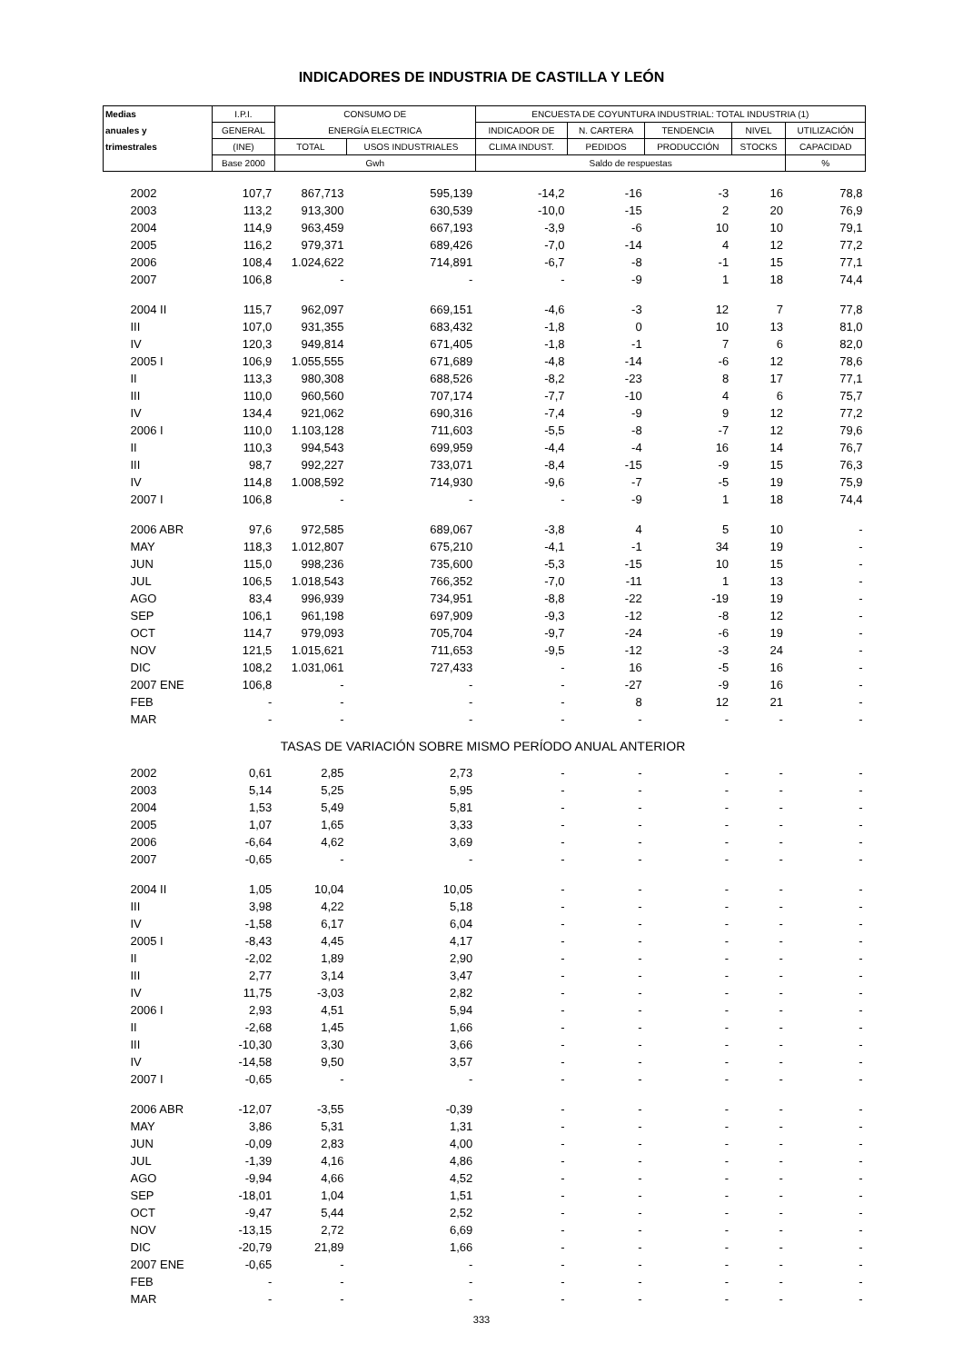INDICADORES DE INDUSTRIA DE CASTILLA Y LEÓN
| Medias | I.P.I. | CONSUMO DE | | ENCUESTA DE COYUNTURA INDUSTRIAL: TOTAL INDUSTRIA (1) | | | | |
| --- | --- | --- | --- | --- | --- | --- | --- | --- |
| anuales y | GENERAL | ENERGÍA ELECTRICA | | INDICADOR DE | N. CARTERA | TENDENCIA | NIVEL | UTILIZACIÓN |
| trimestrales | (INE) | TOTAL | USOS INDUSTRIALES | CLIMA INDUST. | PEDIDOS | PRODUCCIÓN | STOCKS | CAPACIDAD |
| | Base 2000 | Gwh | | Saldo de respuestas | | | | % |
| 2002 | 107,7 | 867,713 | 595,139 | -14,2 | -16 | -3 | 16 | 78,8 |
| 2003 | 113,2 | 913,300 | 630,539 | -10,0 | -15 | 2 | 20 | 76,9 |
| 2004 | 114,9 | 963,459 | 667,193 | -3,9 | -6 | 10 | 10 | 79,1 |
| 2005 | 116,2 | 979,371 | 689,426 | -7,0 | -14 | 4 | 12 | 77,2 |
| 2006 | 108,4 | 1.024,622 | 714,891 | -6,7 | -8 | -1 | 15 | 77,1 |
| 2007 | 106,8 | - | - | - | -9 | 1 | 18 | 74,4 |
| 2004 II | 115,7 | 962,097 | 669,151 | -4,6 | -3 | 12 | 7 | 77,8 |
| III | 107,0 | 931,355 | 683,432 | -1,8 | 0 | 10 | 13 | 81,0 |
| IV | 120,3 | 949,814 | 671,405 | -1,8 | -1 | 7 | 6 | 82,0 |
| 2005 I | 106,9 | 1.055,555 | 671,689 | -4,8 | -14 | -6 | 12 | 78,6 |
| II | 113,3 | 980,308 | 688,526 | -8,2 | -23 | 8 | 17 | 77,1 |
| III | 110,0 | 960,560 | 707,174 | -7,7 | -10 | 4 | 6 | 75,7 |
| IV | 134,4 | 921,062 | 690,316 | -7,4 | -9 | 9 | 12 | 77,2 |
| 2006 I | 110,0 | 1.103,128 | 711,603 | -5,5 | -8 | -7 | 12 | 79,6 |
| II | 110,3 | 994,543 | 699,959 | -4,4 | -4 | 16 | 14 | 76,7 |
| III | 98,7 | 992,227 | 733,071 | -8,4 | -15 | -9 | 15 | 76,3 |
| IV | 114,8 | 1.008,592 | 714,930 | -9,6 | -7 | -5 | 19 | 75,9 |
| 2007 I | 106,8 | - | - | - | -9 | 1 | 18 | 74,4 |
| 2006 ABR | 97,6 | 972,585 | 689,067 | -3,8 | 4 | 5 | 10 | - |
| MAY | 118,3 | 1.012,807 | 675,210 | -4,1 | -1 | 34 | 19 | - |
| JUN | 115,0 | 998,236 | 735,600 | -5,3 | -15 | 10 | 15 | - |
| JUL | 106,5 | 1.018,543 | 766,352 | -7,0 | -11 | 1 | 13 | - |
| AGO | 83,4 | 996,939 | 734,951 | -8,8 | -22 | -19 | 19 | - |
| SEP | 106,1 | 961,198 | 697,909 | -9,3 | -12 | -8 | 12 | - |
| OCT | 114,7 | 979,093 | 705,704 | -9,7 | -24 | -6 | 19 | - |
| NOV | 121,5 | 1.015,621 | 711,653 | -9,5 | -12 | -3 | 24 | - |
| DIC | 108,2 | 1.031,061 | 727,433 | - | 16 | -5 | 16 | - |
| 2007 ENE | 106,8 | - | - | - | -27 | -9 | 16 | - |
| FEB | - | - | - | - | 8 | 12 | 21 | - |
| MAR | - | - | - | - | - | - | - | - |
| TASAS DE VARIACIÓN SOBRE MISMO PERÍODO ANUAL ANTERIOR | | | | | | | | |
| 2002 | 0,61 | 2,85 | 2,73 | - | - | - | - | - |
| 2003 | 5,14 | 5,25 | 5,95 | - | - | - | - | - |
| 2004 | 1,53 | 5,49 | 5,81 | - | - | - | - | - |
| 2005 | 1,07 | 1,65 | 3,33 | - | - | - | - | - |
| 2006 | -6,64 | 4,62 | 3,69 | - | - | - | - | - |
| 2007 | -0,65 | - | - | - | - | - | - | - |
| 2004 II | 1,05 | 10,04 | 10,05 | - | - | - | - | - |
| III | 3,98 | 4,22 | 5,18 | - | - | - | - | - |
| IV | -1,58 | 6,17 | 6,04 | - | - | - | - | - |
| 2005 I | -8,43 | 4,45 | 4,17 | - | - | - | - | - |
| II | -2,02 | 1,89 | 2,90 | - | - | - | - | - |
| III | 2,77 | 3,14 | 3,47 | - | - | - | - | - |
| IV | 11,75 | -3,03 | 2,82 | - | - | - | - | - |
| 2006 I | 2,93 | 4,51 | 5,94 | - | - | - | - | - |
| II | -2,68 | 1,45 | 1,66 | - | - | - | - | - |
| III | -10,30 | 3,30 | 3,66 | - | - | - | - | - |
| IV | -14,58 | 9,50 | 3,57 | - | - | - | - | - |
| 2007 I | -0,65 | - | - | - | - | - | - | - |
| 2006 ABR | -12,07 | -3,55 | -0,39 | - | - | - | - | - |
| MAY | 3,86 | 5,31 | 1,31 | - | - | - | - | - |
| JUN | -0,09 | 2,83 | 4,00 | - | - | - | - | - |
| JUL | -1,39 | 4,16 | 4,86 | - | - | - | - | - |
| AGO | -9,94 | 4,66 | 4,52 | - | - | - | - | - |
| SEP | -18,01 | 1,04 | 1,51 | - | - | - | - | - |
| OCT | -9,47 | 5,44 | 2,52 | - | - | - | - | - |
| NOV | -13,15 | 2,72 | 6,69 | - | - | - | - | - |
| DIC | -20,79 | 21,89 | 1,66 | - | - | - | - | - |
| 2007 ENE | -0,65 | - | - | - | - | - | - | - |
| FEB | - | - | - | - | - | - | - | - |
| MAR | - | - | - | - | - | - | - | - |
333